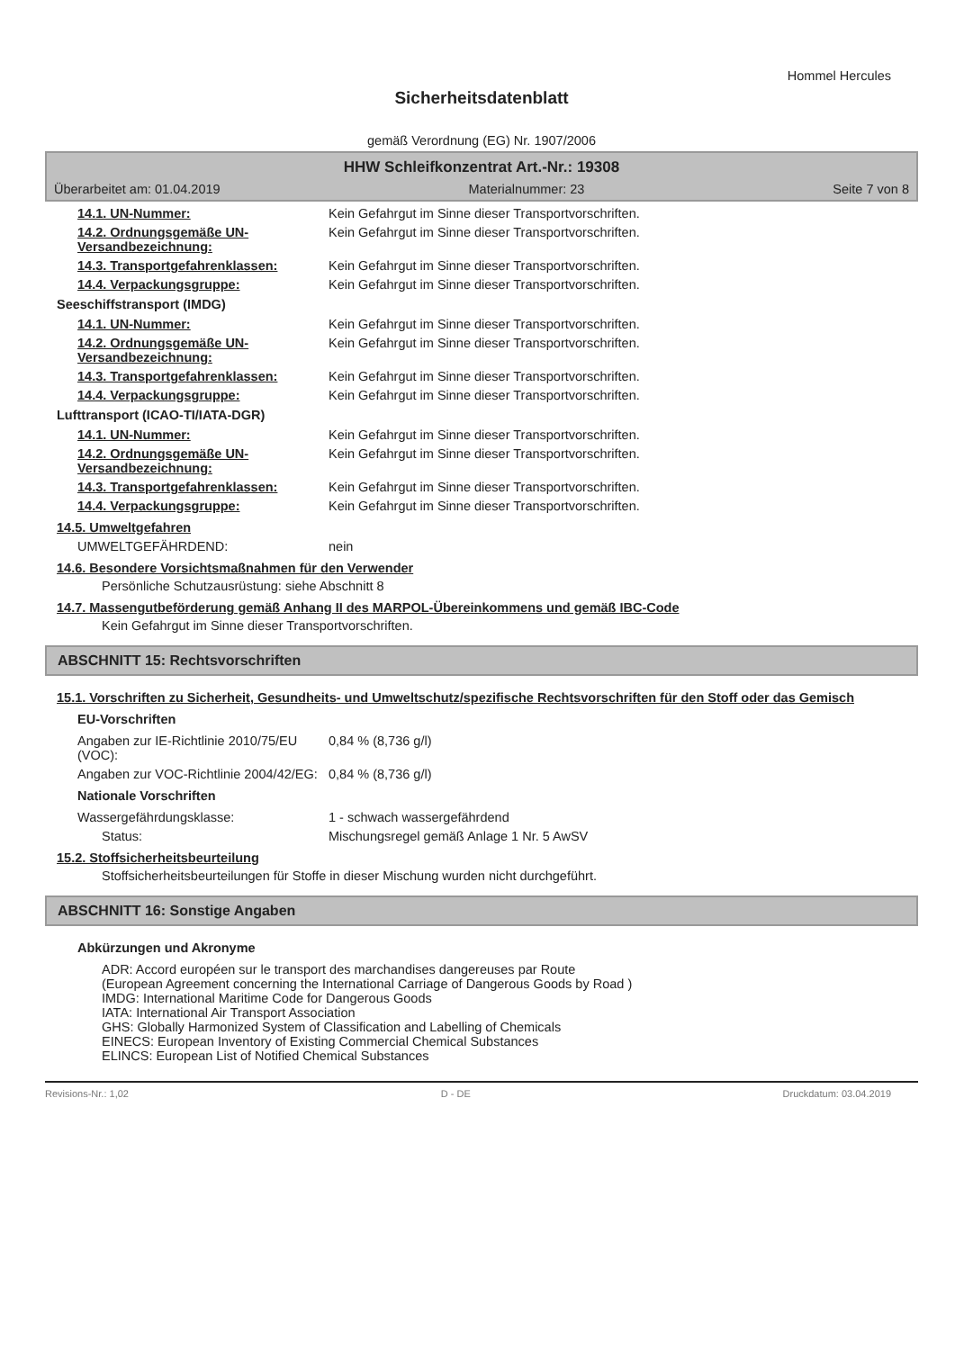Hommel Hercules
Sicherheitsdatenblatt
gemäß Verordnung (EG) Nr. 1907/2006
HHW Schleifkonzentrat Art.-Nr.: 19308
Überarbeitet am: 01.04.2019 Materialnummer: 23 Seite 7 von 8
14.1. UN-Nummer: Kein Gefahrgut im Sinne dieser Transportvorschriften.
14.2. Ordnungsgemäße UN-Versandbezeichnung:
Kein Gefahrgut im Sinne dieser Transportvorschriften.
14.3. Transportgefahrenklassen: Kein Gefahrgut im Sinne dieser Transportvorschriften.
14.4. Verpackungsgruppe: Kein Gefahrgut im Sinne dieser Transportvorschriften.
Seeschiffstransport (IMDG)
14.1. UN-Nummer: Kein Gefahrgut im Sinne dieser Transportvorschriften.
14.2. Ordnungsgemäße UN-Versandbezeichnung:
Kein Gefahrgut im Sinne dieser Transportvorschriften.
14.3. Transportgefahrenklassen: Kein Gefahrgut im Sinne dieser Transportvorschriften.
14.4. Verpackungsgruppe: Kein Gefahrgut im Sinne dieser Transportvorschriften.
Lufttransport (ICAO-TI/IATA-DGR)
14.1. UN-Nummer: Kein Gefahrgut im Sinne dieser Transportvorschriften.
14.2. Ordnungsgemäße UN-Versandbezeichnung:
Kein Gefahrgut im Sinne dieser Transportvorschriften.
14.3. Transportgefahrenklassen: Kein Gefahrgut im Sinne dieser Transportvorschriften.
14.4. Verpackungsgruppe: Kein Gefahrgut im Sinne dieser Transportvorschriften.
14.5. Umweltgefahren
UMWELTGEFÄHRDEND: nein
14.6. Besondere Vorsichtsmaßnahmen für den Verwender
Persönliche Schutzausrüstung: siehe Abschnitt 8
14.7. Massengutbeförderung gemäß Anhang II des MARPOL-Übereinkommens und gemäß IBC-Code
Kein Gefahrgut im Sinne dieser Transportvorschriften.
ABSCHNITT 15: Rechtsvorschriften
15.1. Vorschriften zu Sicherheit, Gesundheits- und Umweltschutz/spezifische Rechtsvorschriften für den Stoff oder das Gemisch
EU-Vorschriften
Angaben zur IE-Richtlinie 2010/75/EU (VOC):
0,84 % (8,736 g/l)
Angaben zur VOC-Richtlinie 2004/42/EG:
0,84 % (8,736 g/l)
Nationale Vorschriften
Wassergefährdungsklasse: 1 - schwach wassergefährdend
Status: Mischungsregel gemäß Anlage 1 Nr. 5 AwSV
15.2. Stoffsicherheitsbeurteilung
Stoffsicherheitsbeurteilungen für Stoffe in dieser Mischung wurden nicht durchgeführt.
ABSCHNITT 16: Sonstige Angaben
Abkürzungen und Akronyme
ADR: Accord européen sur le transport des marchandises dangereuses par Route
(European Agreement concerning the International Carriage of Dangerous Goods by Road )
IMDG: International Maritime Code for Dangerous Goods
IATA: International Air Transport Association
GHS: Globally Harmonized System of Classification and Labelling of Chemicals
EINECS: European Inventory of Existing Commercial Chemical Substances
ELINCS: European List of Notified Chemical Substances
Revisions-Nr.: 1,02 D - DE Druckdatum: 03.04.2019